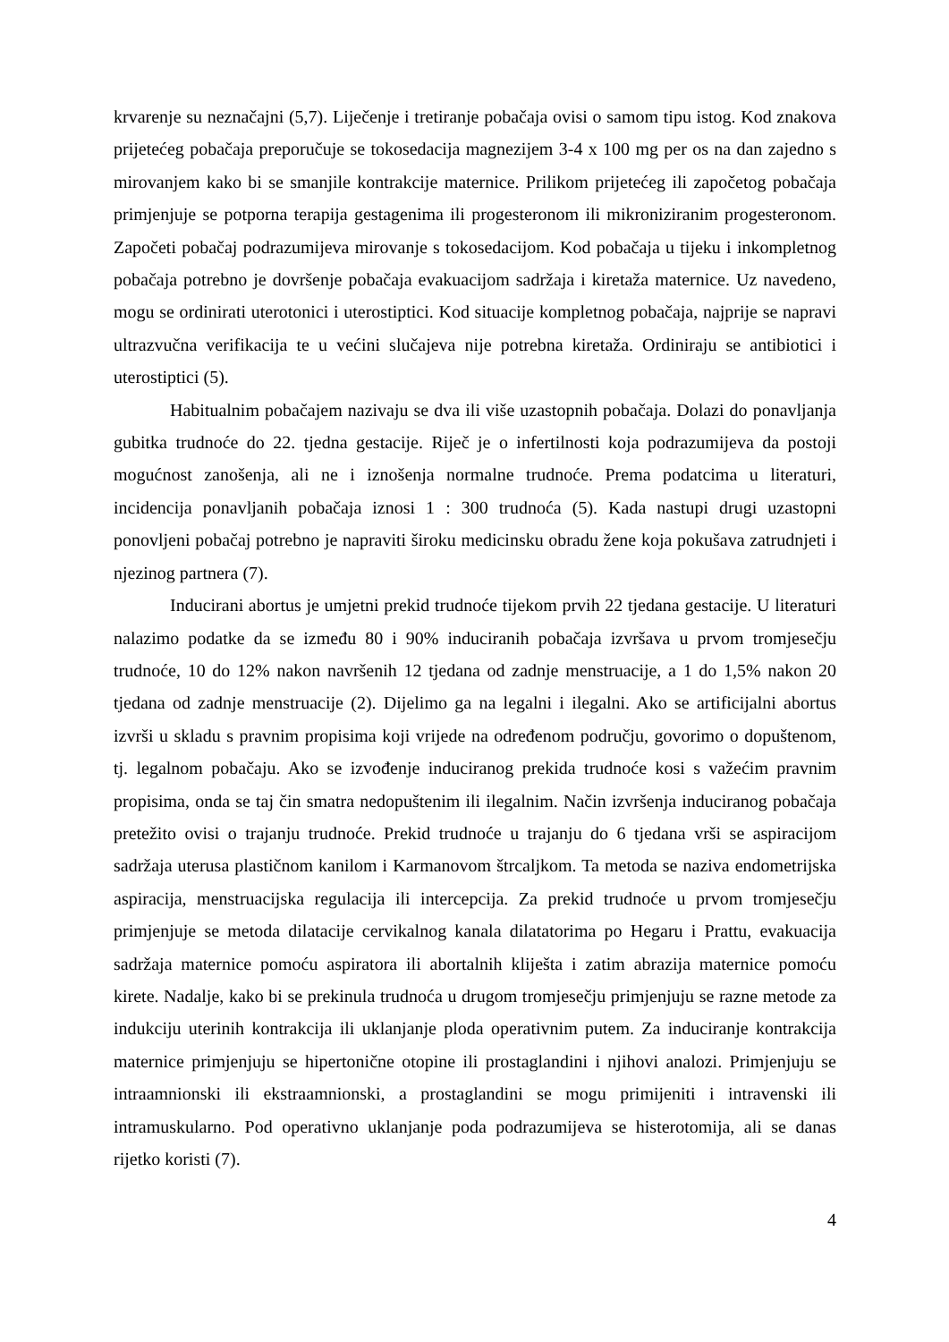krvarenje su neznačajni (5,7). Liječenje i tretiranje pobačaja ovisi o samom tipu istog. Kod znakova prijetećeg pobačaja preporučuje se tokosedacija magnezijem 3-4 x 100 mg per os na dan zajedno s mirovanjem kako bi se smanjile kontrakcije maternice. Prilikom prijetećeg ili započetog pobačaja primjenjuje se potporna terapija gestagenima ili progesteronom ili mikroniziranim progesteronom. Započeti pobačaj podrazumijeva mirovanje s tokosedacijom. Kod pobačaja u tijeku i inkompletnog pobačaja potrebno je dovršenje pobačaja evakuacijom sadržaja i kiretaža maternice. Uz navedeno, mogu se ordinirati uterotonici i uterostiptici. Kod situacije kompletnog pobačaja, najprije se napravi ultrazvučna verifikacija te u većini slučajeva nije potrebna kiretaža. Ordiniraju se antibiotici i uterostiptici (5).
Habitualnim pobačajem nazivaju se dva ili više uzastopnih pobačaja. Dolazi do ponavljanja gubitka trudnoće do 22. tjedna gestacije. Riječ je o infertilnosti koja podrazumijeva da postoji mogućnost zanošenja, ali ne i iznošenja normalne trudnoće. Prema podatcima u literaturi, incidencija ponavljanih pobačaja iznosi 1 : 300 trudnoća (5). Kada nastupi drugi uzastopni ponovljeni pobačaj potrebno je napraviti široku medicinsku obradu žene koja pokušava zatrudnjeti i njezinog partnera (7).
Inducirani abortus je umjetni prekid trudnoće tijekom prvih 22 tjedana gestacije. U literaturi nalazimo podatke da se između 80 i 90% induciranih pobačaja izvršava u prvom tromjesečju trudnoće, 10 do 12% nakon navršenih 12 tjedana od zadnje menstruacije, a 1 do 1,5% nakon 20 tjedana od zadnje menstruacije (2). Dijelimo ga na legalni i ilegalni. Ako se artificijalni abortus izvrši u skladu s pravnim propisima koji vrijede na određenom području, govorimo o dopuštenom, tj. legalnom pobačaju. Ako se izvođenje induciranog prekida trudnoće kosi s važećim pravnim propisima, onda se taj čin smatra nedopuštenim ili ilegalnim. Način izvršenja induciranog pobačaja pretežito ovisi o trajanju trudnoće. Prekid trudnoće u trajanju do 6 tjedana vrši se aspiracijom sadržaja uterusa plastičnom kanilom i Karmanovom štrcaljkom. Ta metoda se naziva endometrijska aspiracija, menstruacijska regulacija ili intercepcija. Za prekid trudnoće u prvom tromjesečju primjenjuje se metoda dilatacije cervikalnog kanala dilatatorima po Hegaru i Prattu, evakuacija sadržaja maternice pomoću aspiratora ili abortalnih kliješta i zatim abrazija maternice pomoću kirete. Nadalje, kako bi se prekinula trudnoća u drugom tromjesečju primjenjuju se razne metode za indukciju uterinih kontrakcija ili uklanjanje ploda operativnim putem. Za induciranje kontrakcija maternice primjenjuju se hipertonične otopine ili prostaglandini i njihovi analozi. Primjenjuju se intraamnionski ili ekstraamnionski, a prostaglandini se mogu primijeniti i intravenski ili intramuskularno. Pod operativno uklanjanje poda podrazumijeva se histerotomija, ali se danas rijetko koristi (7).
4